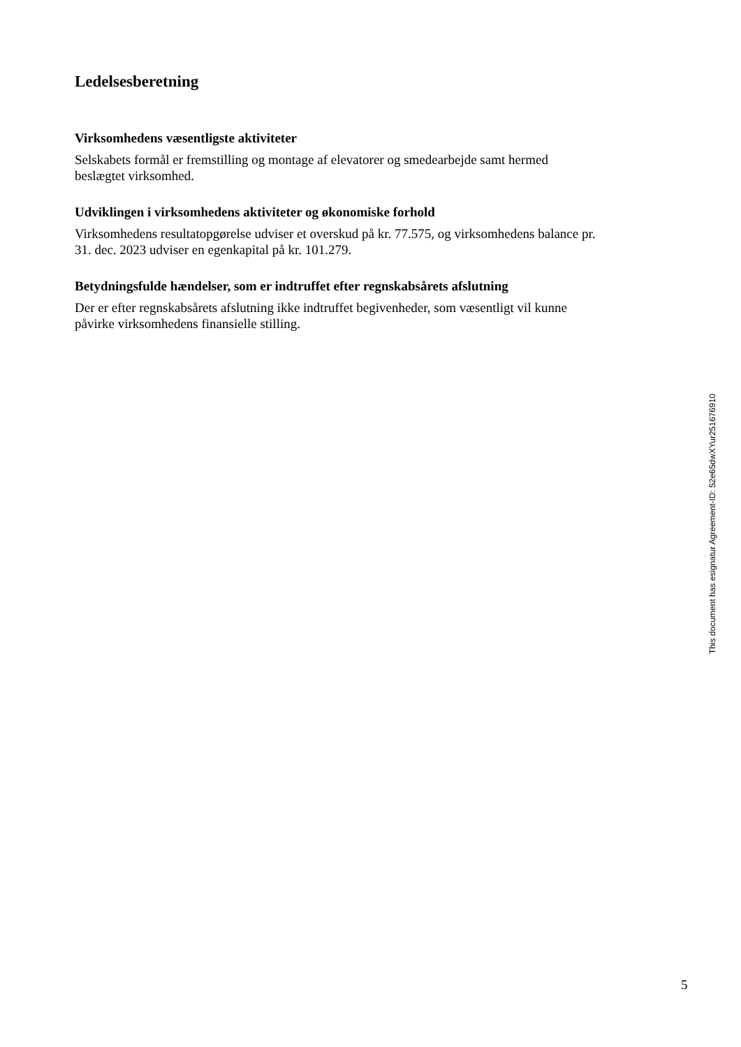Ledelsesberetning
Virksomhedens væsentligste aktiviteter
Selskabets formål er fremstilling og montage af elevatorer og smedearbejde samt hermed
beslægtet virksomhed.
Udviklingen i virksomhedens aktiviteter og økonomiske forhold
Virksomhedens resultatopgørelse udviser et overskud på kr. 77.575, og virksomhedens balance pr.
31. dec. 2023 udviser en egenkapital på kr. 101.279.
Betydningsfulde hændelser, som er indtruffet efter regnskabsårets afslutning
Der er efter regnskabsårets afslutning ikke indtruffet begivenheder, som væsentligt vil kunne
påvirke virksomhedens finansielle stilling.
This document has esignatur Agreement-ID: 52e65dwXYur251676910
5